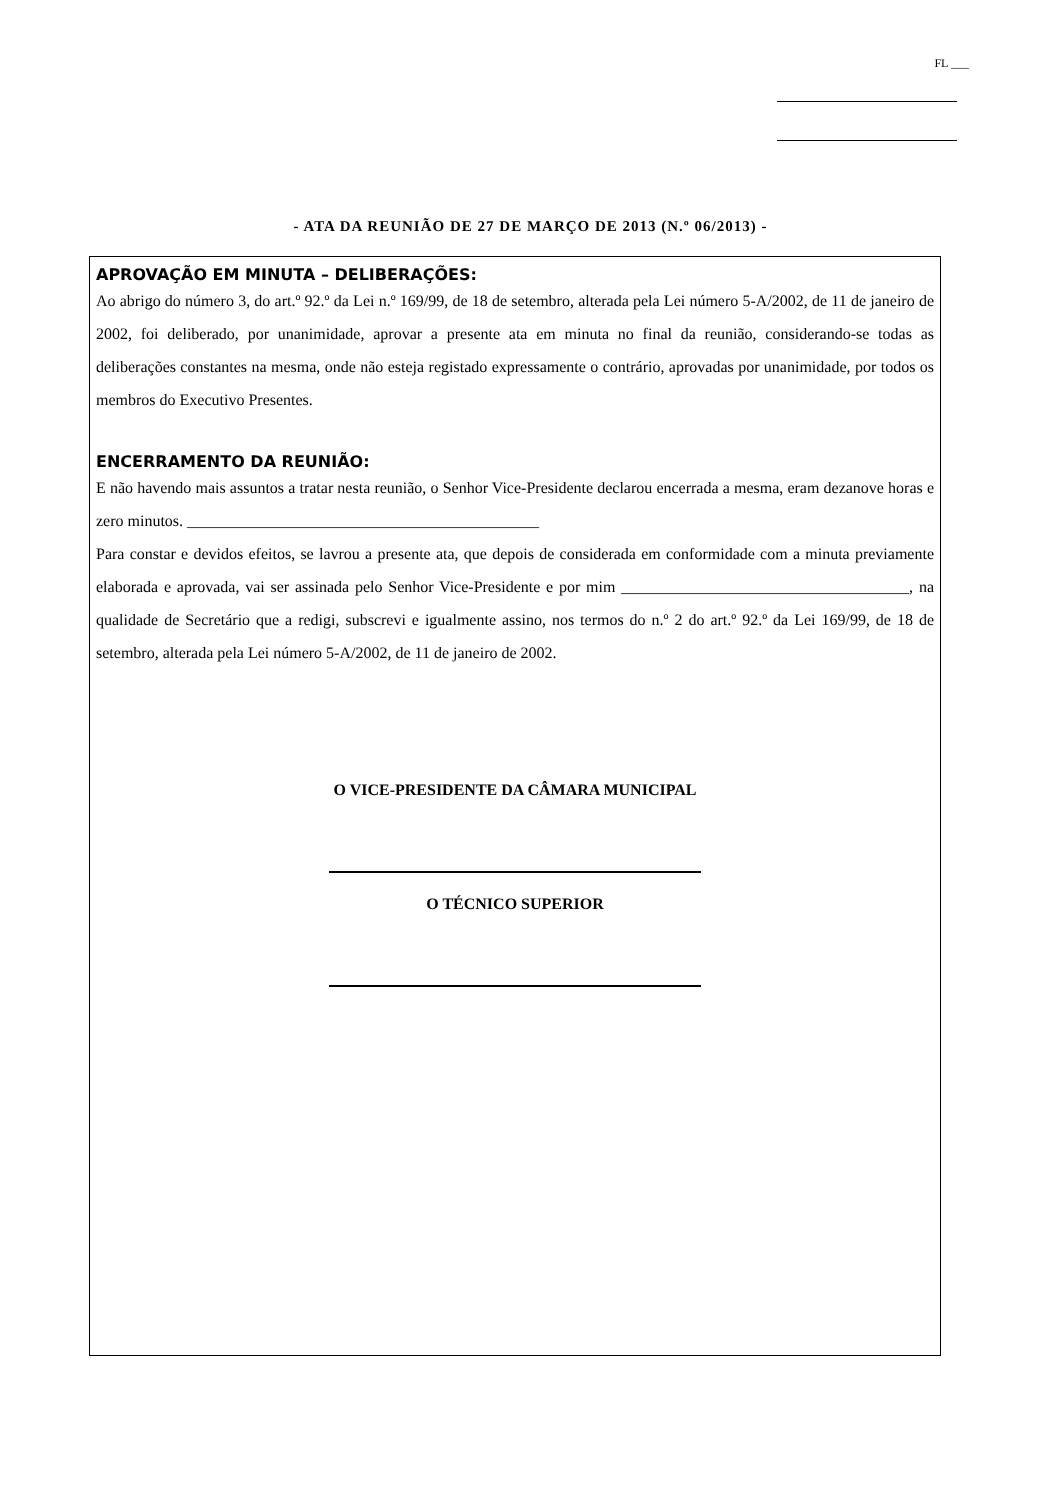FL ___
- ATA DA REUNIÃO DE 27 DE MARÇO DE 2013 (N.º 06/2013) -
APROVAÇÃO EM MINUTA – DELIBERAÇÕES:
Ao abrigo do número 3, do art.º 92.º da Lei n.º 169/99, de 18 de setembro, alterada pela Lei número 5-A/2002, de 11 de janeiro de 2002, foi deliberado, por unanimidade, aprovar a presente ata em minuta no final da reunião, considerando-se todas as deliberações constantes na mesma, onde não esteja registado expressamente o contrário, aprovadas por unanimidade, por todos os membros do Executivo Presentes.
ENCERRAMENTO DA REUNIÃO:
E não havendo mais assuntos a tratar nesta reunião, o Senhor Vice-Presidente declarou encerrada a mesma, eram dezanove horas e zero minutos. ____________________________________________
Para constar e devidos efeitos, se lavrou a presente ata, que depois de considerada em conformidade com a minuta previamente elaborada e aprovada, vai ser assinada pelo Senhor Vice-Presidente e por mim ____________________________________, na qualidade de Secretário que a redigi, subscrevi e igualmente assino, nos termos do n.º 2 do art.º 92.º da Lei 169/99, de 18 de setembro, alterada pela Lei número 5-A/2002, de 11 de janeiro de 2002.
O VICE-PRESIDENTE DA CÂMARA MUNICIPAL
O TÉCNICO SUPERIOR